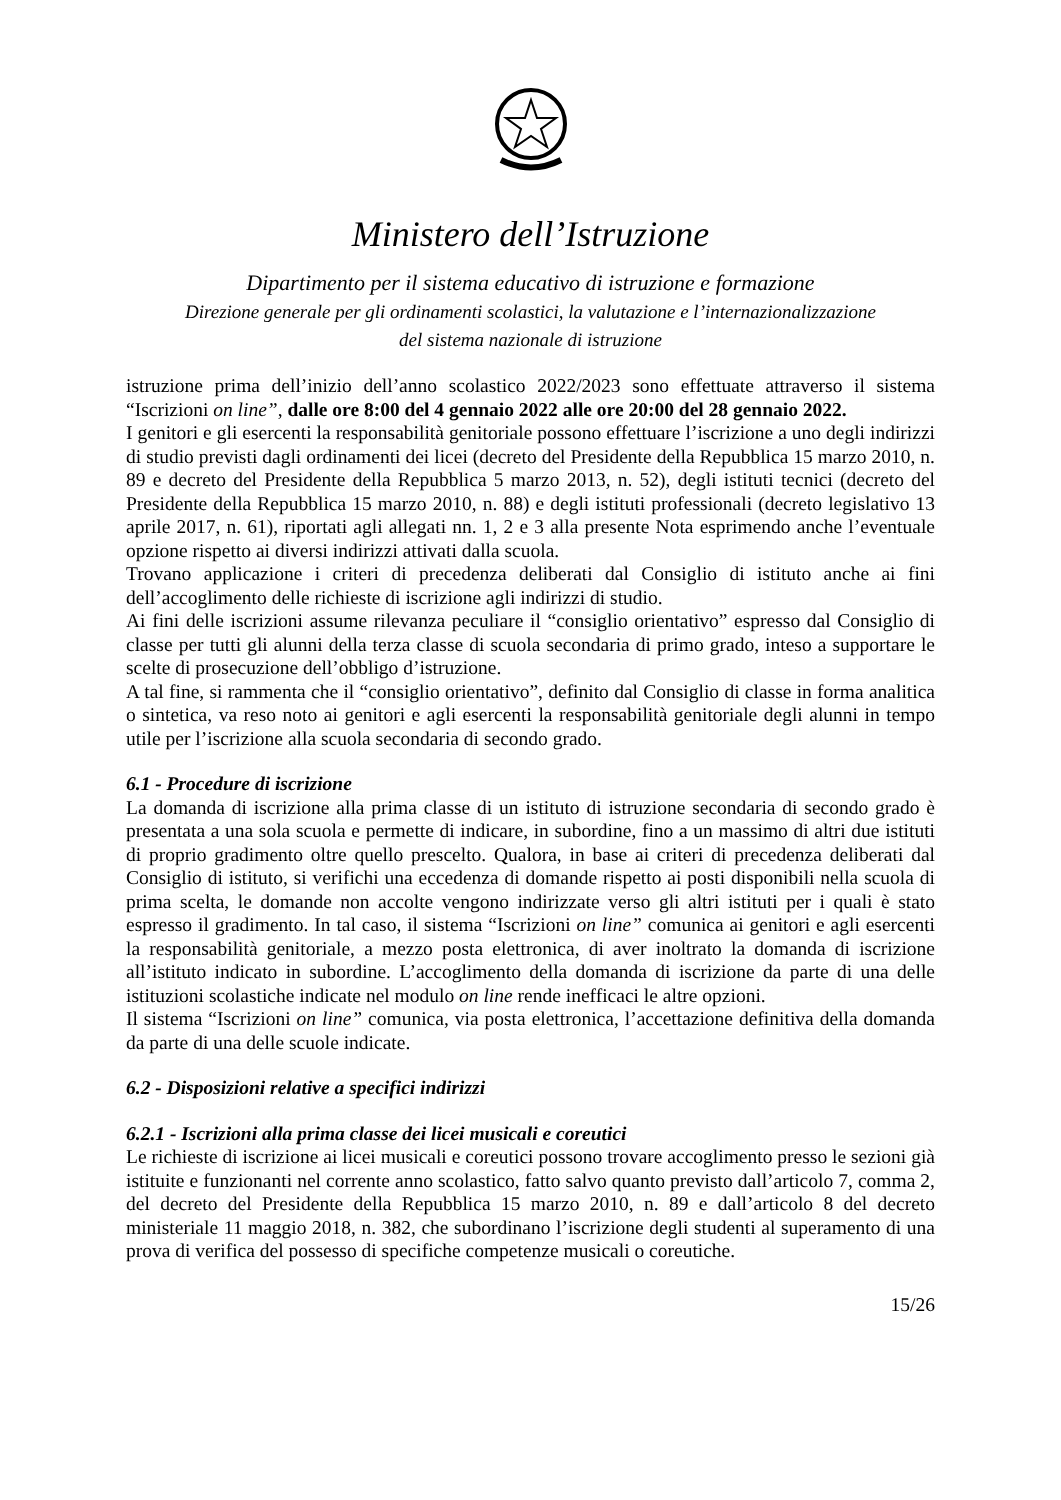Ministero dell’Istruzione
Dipartimento per il sistema educativo di istruzione e formazione
Direzione generale per gli ordinamenti scolastici, la valutazione e l’internazionalizzazione
del sistema nazionale di istruzione
istruzione prima dell’inizio dell’anno scolastico 2022/2023 sono effettuate attraverso il sistema “Iscrizioni on line”, dalle ore 8:00 del 4 gennaio 2022 alle ore 20:00 del 28 gennaio 2022.
I genitori e gli esercenti la responsabilità genitoriale possono effettuare l’iscrizione a uno degli indirizzi di studio previsti dagli ordinamenti dei licei (decreto del Presidente della Repubblica 15 marzo 2010, n. 89 e decreto del Presidente della Repubblica 5 marzo 2013, n. 52), degli istituti tecnici (decreto del Presidente della Repubblica 15 marzo 2010, n. 88) e degli istituti professionali (decreto legislativo 13 aprile 2017, n. 61), riportati agli allegati nn. 1, 2 e 3 alla presente Nota esprimendo anche l’eventuale opzione rispetto ai diversi indirizzi attivati dalla scuola.
Trovano applicazione i criteri di precedenza deliberati dal Consiglio di istituto anche ai fini dell’accoglimento delle richieste di iscrizione agli indirizzi di studio.
Ai fini delle iscrizioni assume rilevanza peculiare il “consiglio orientativo” espresso dal Consiglio di classe per tutti gli alunni della terza classe di scuola secondaria di primo grado, inteso a supportare le scelte di prosecuzione dell’obbligo d’istruzione.
A tal fine, si rammenta che il “consiglio orientativo”, definito dal Consiglio di classe in forma analitica o sintetica, va reso noto ai genitori e agli esercenti la responsabilità genitoriale degli alunni in tempo utile per l’iscrizione alla scuola secondaria di secondo grado.
6.1 - Procedure di iscrizione
La domanda di iscrizione alla prima classe di un istituto di istruzione secondaria di secondo grado è presentata a una sola scuola e permette di indicare, in subordine, fino a un massimo di altri due istituti di proprio gradimento oltre quello prescelto. Qualora, in base ai criteri di precedenza deliberati dal Consiglio di istituto, si verifichi una eccedenza di domande rispetto ai posti disponibili nella scuola di prima scelta, le domande non accolte vengono indirizzate verso gli altri istituti per i quali è stato espresso il gradimento. In tal caso, il sistema “Iscrizioni on line” comunica ai genitori e agli esercenti la responsabilità genitoriale, a mezzo posta elettronica, di aver inoltrato la domanda di iscrizione all’istituto indicato in subordine. L’accoglimento della domanda di iscrizione da parte di una delle istituzioni scolastiche indicate nel modulo on line rende inefficaci le altre opzioni.
Il sistema “Iscrizioni on line” comunica, via posta elettronica, l’accettazione definitiva della domanda da parte di una delle scuole indicate.
6.2 - Disposizioni relative a specifici indirizzi
6.2.1 - Iscrizioni alla prima classe dei licei musicali e coreutici
Le richieste di iscrizione ai licei musicali e coreutici possono trovare accoglimento presso le sezioni già istituite e funzionanti nel corrente anno scolastico, fatto salvo quanto previsto dall’articolo 7, comma 2, del decreto del Presidente della Repubblica 15 marzo 2010, n. 89 e dall’articolo 8 del decreto ministeriale 11 maggio 2018, n. 382, che subordinano l’iscrizione degli studenti al superamento di una prova di verifica del possesso di specifiche competenze musicali o coreutiche.
15/26